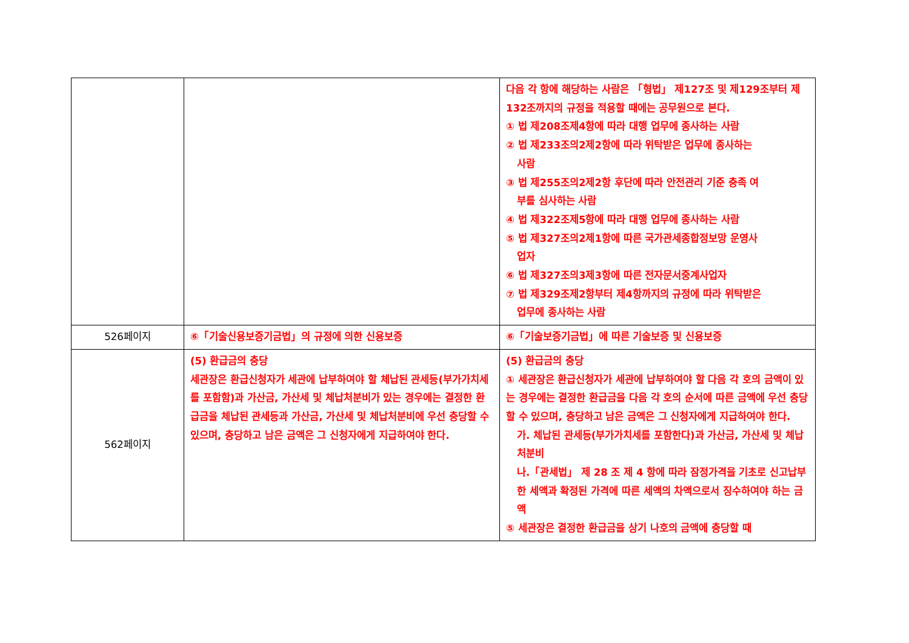| | | 다음 각 항에 해당하는 사람은 「형법」 제127조 및 제129조부터 제132조까지의 규정을 적용할 때에는 공무원으로 본다. ① 법 제208조제4항에 따라 대행 업무에 종사하는 사람 ② 법 제233조의2제2항에 따라 위탁받은 업무에 종사하는 사람 ③ 법 제255조의2제2항 후단에 따라 안전관리 기준 충족 여 부를 심사하는 사람 ④ 법 제322조제5항에 따라 대행 업무에 종사하는 사람 ⑤ 법 제327조의2제1항에 따른 국가관세종합정보망 운영사 업자 ⑥ 법 제327조의3제3항에 따른 전자문서중계사업자 ⑦ 법 제329조제2항부터 제4항까지의 규정에 따라 위탁받은 업무에 종사하는 사람 |
| 526페이지 | ⑥「기술신용보증기금법」의 규정에 의한 신용보증 | ⑥「기술보증기금법」에 따른 기술보증 및 신용보증 |
| 562페이지 | (5) 환급금의 충당 세관장은 환급신청자가 세관에 납부하여야 할 체납된 관세등(부가가치세를 포함함)과 가산금, 가산세 및 체납처분비가 있는 경우에는 결정한 환급금을 체납된 관세등과 가산금, 가산세 및 체납처분비에 우선 충당할 수 있으며, 충당하고 남은 금액은 그 신청자에게 지급하여야 한다. | (5) 환급금의 충당 ① 세관장은 환급신청자가 세관에 납부하여야 할 다음 각 호의 금액이 있는 경우에는 결정한 환급금을 다음 각 호의 순서에 따른 금액에 우선 충당할 수 있으며, 충당하고 남은 금액은 그 신청자에게 지급하여야 한다. 가. 체납된 관세등(부가가치세를 포함한다)과 가산금, 가산세 및 체납처분비 나.「관세법」 제 28 조 제 4 항에 따라 잠정가격을 기초로 신고납부한 세액과 확정된 가격에 따른 세액의 차액으로서 징수하여야 하는 금액 ⑤ 세관장은 결정한 환급금을 상기 나호의 금액에 충당할 때 |